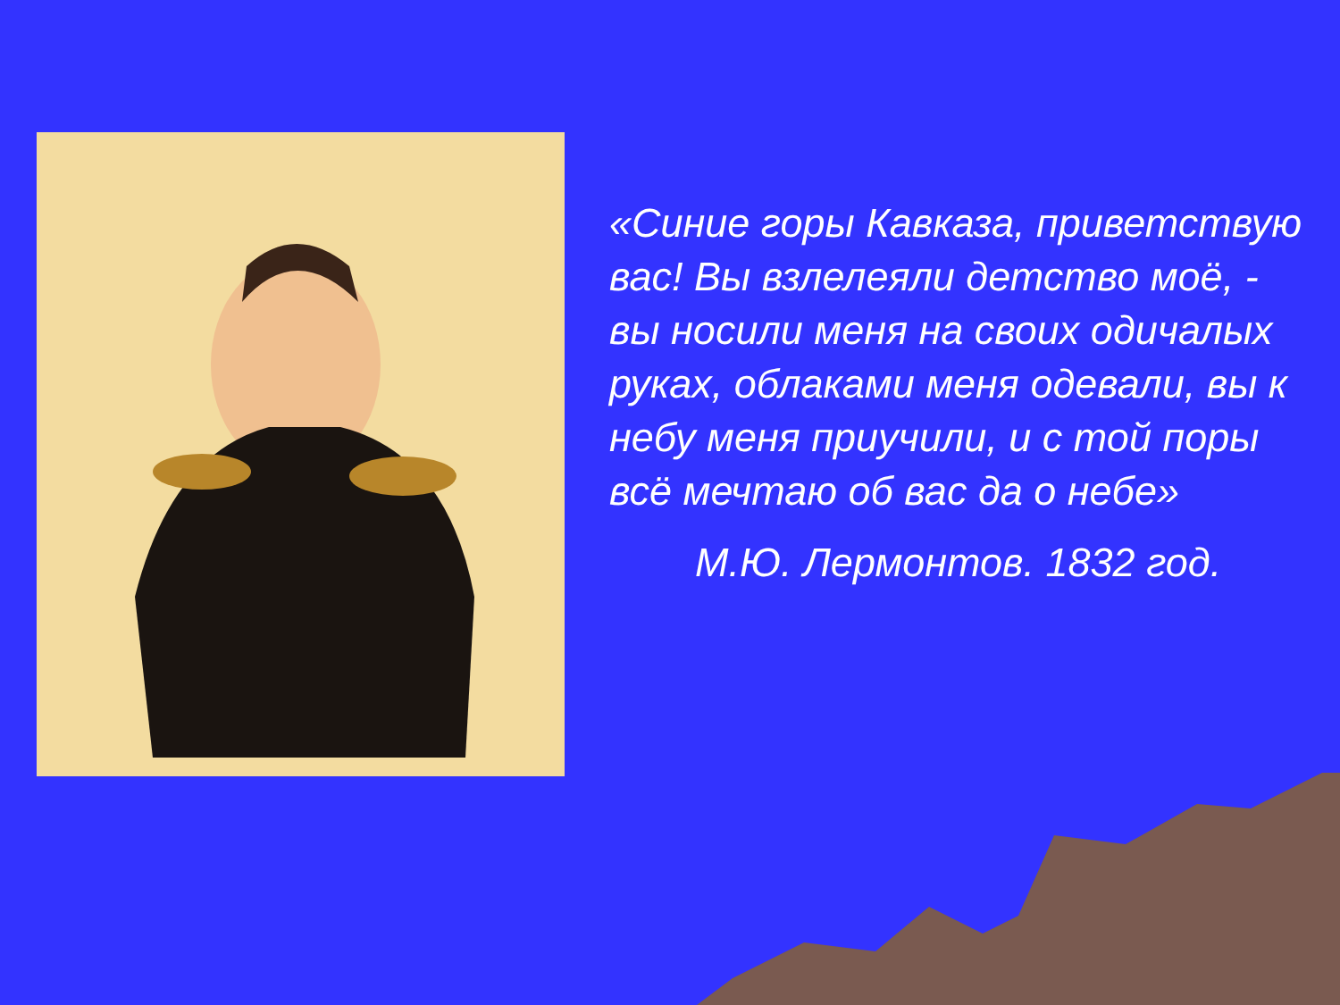«Синие горы Кавказа, приветствую вас! Вы взлелеяли детство моё, - вы носили меня на своих одичалых руках, облаками меня одевали, вы к небу меня приучили, и с той поры всё мечтаю об вас да о небе»
М.Ю. Лермонтов. 1832 год.